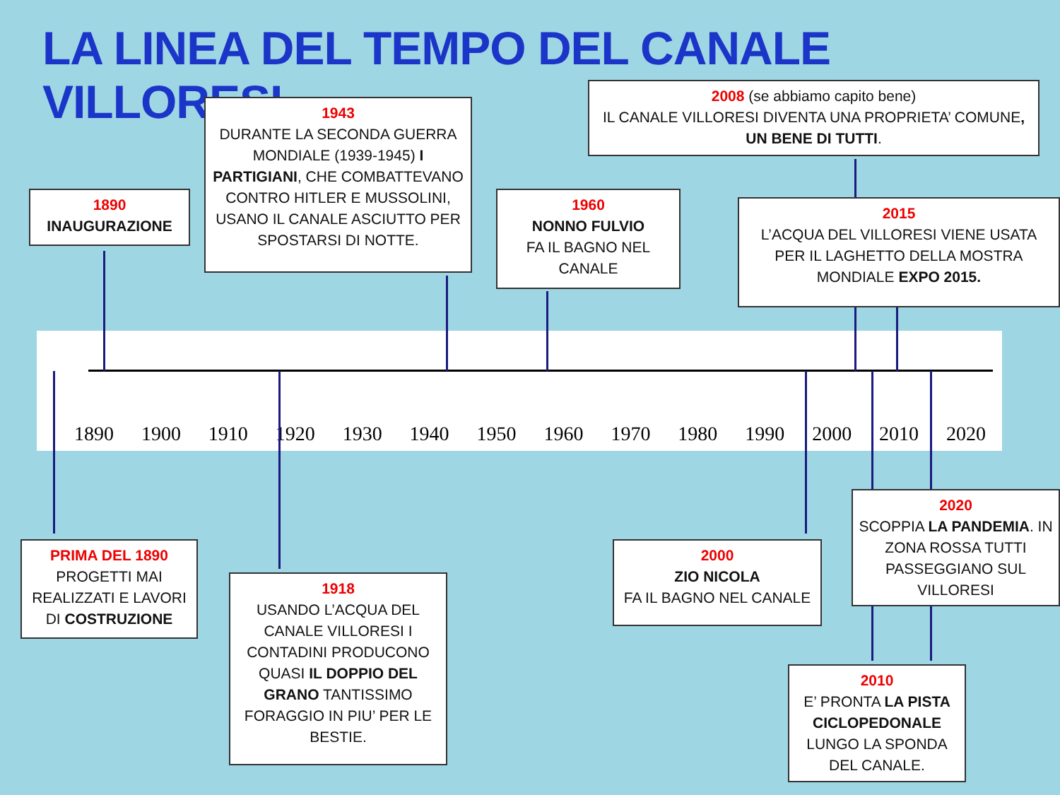LA LINEA DEL TEMPO DEL CANALE VILLORESI
1890 1900 1910 1920 1930 1940 1950 1960 1970 1980 1990 2000 2010 2020
1890
INAUGURAZIONE
1943
DURANTE LA SECONDA GUERRA MONDIALE (1939-1945) I PARTIGIANI, CHE COMBATTEVANO CONTRO HITLER E MUSSOLINI, USANO IL CANALE ASCIUTTO PER SPOSTARSI DI NOTTE.
1960
NONNO FULVIO
FA IL BAGNO NEL CANALE
2008 (se abbiamo capito bene)
IL CANALE VILLORESI DIVENTA UNA PROPRIETA’ COMUNE, UN BENE DI TUTTI.
2015
L’ACQUA DEL VILLORESI VIENE USATA PER IL LAGHETTO DELLA MOSTRA MONDIALE EXPO 2015.
PRIMA DEL 1890
PROGETTI MAI REALIZZATI E LAVORI DI COSTRUZIONE
1918
USANDO L’ACQUA DEL CANALE VILLORESI I CONTADINI PRODUCONO QUASI IL DOPPIO DEL GRANO TANTISSIMO FORAGGIO IN PIU’ PER LE BESTIE.
2000
ZIO NICOLA
FA IL BAGNO NEL CANALE
2020
SCOPPIA LA PANDEMIA. IN ZONA ROSSA TUTTI PASSEGGIANO SUL VILLORESI
2010
E’ PRONTA LA PISTA CICLOPEDONALE LUNGO LA SPONDA DEL CANALE.